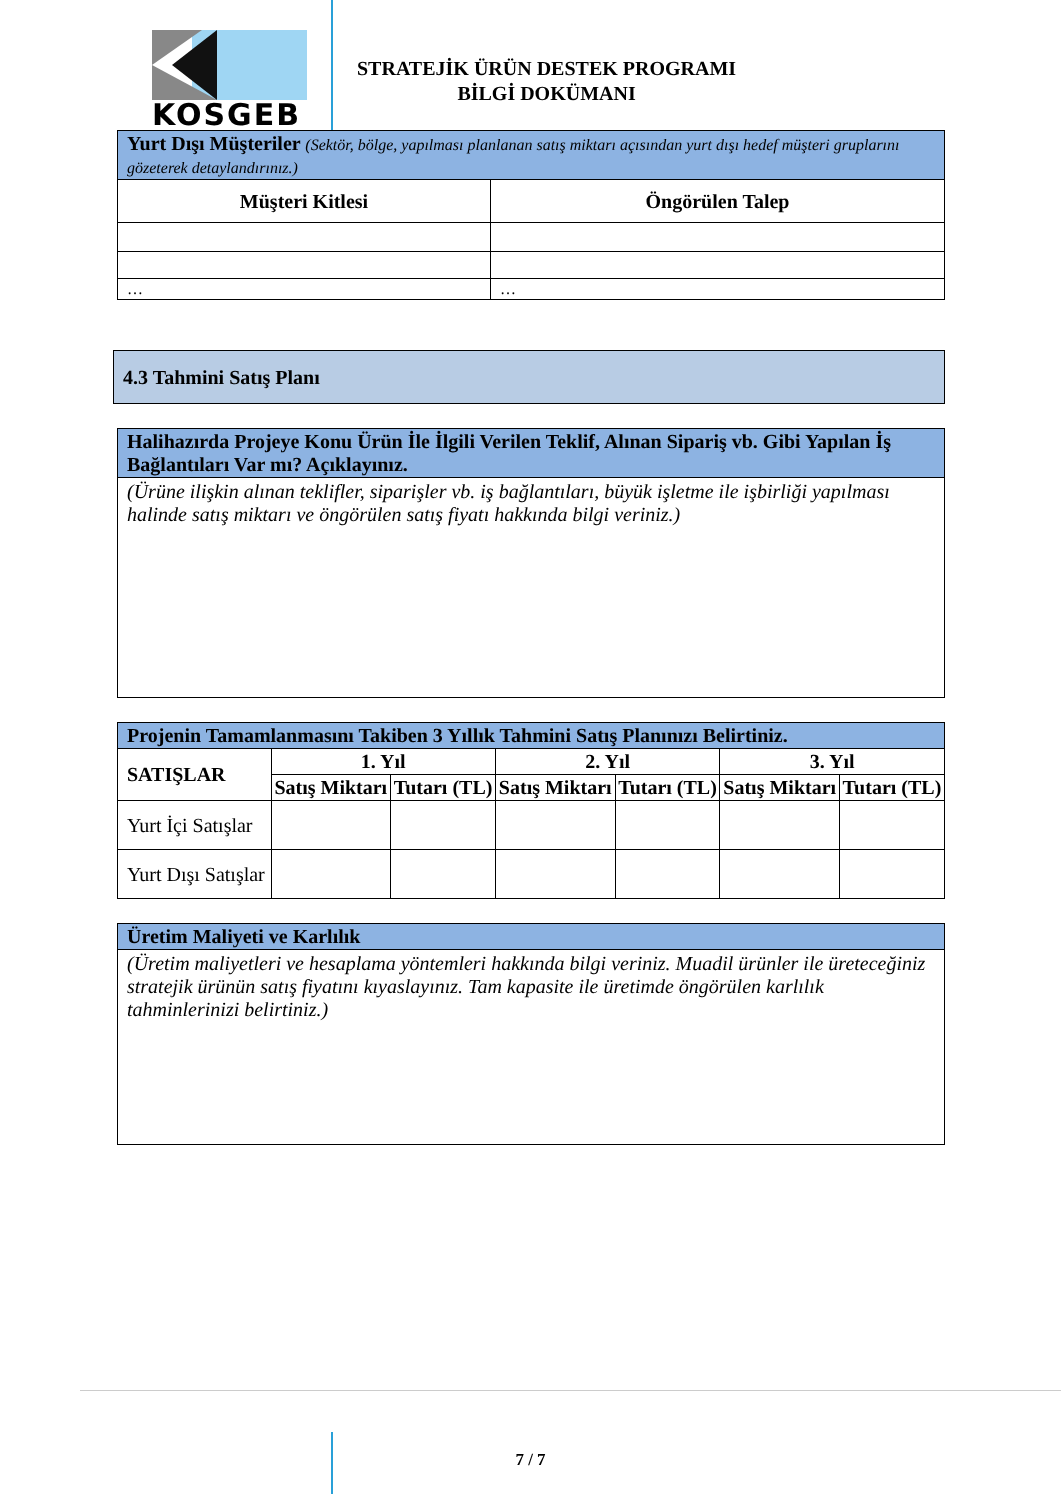KOSGEB
STRATEJİK ÜRÜN DESTEK PROGRAMI
BİLGİ DOKÜMANI
| Yurt Dışı Müşteriler (Sektör, bölge, yapılması planlanan satış miktarı açısından yurt dışı hedef müşteri gruplarını gözeterek detaylandırınız.) | |
| Müşteri Kitlesi | Öngörülen Talep |
| … | … |
| 4.3 Tahmini Satış Planı |
| Halihazırda Projeye Konu Ürün İle İlgili Verilen Teklif, Alınan Sipariş vb. Gibi Yapılan İş Bağlantıları Var mı? Açıklayınız. |
| (Ürüne ilişkin alınan teklifler, siparişler vb. iş bağlantıları, büyük işletme ile işbirliği yapılması halinde satış miktarı ve öngörülen satış fiyatı hakkında bilgi veriniz.) |
| Projenin Tamamlanmasını Takiben 3 Yıllık Tahmini Satış Planınızı Belirtiniz. | | | | | | |
| SATIŞLAR | 1. Yıl | | 2. Yıl | | 3. Yıl | |
| | Satış Miktarı | Tutarı (TL) | Satış Miktarı | Tutarı (TL) | Satış Miktarı | Tutarı (TL) |
| Yurt İçi Satışlar | | | | | | |
| Yurt Dışı Satışlar | | | | | | |
| Üretim Maliyeti ve Karlılık |
| (Üretim maliyetleri ve hesaplama yöntemleri hakkında bilgi veriniz. Muadil ürünler ile üreteceğiniz stratejik ürünün satış fiyatını kıyaslayınız. Tam kapasite ile üretimde öngörülen karlılık tahminlerinizi belirtiniz.) |
7 / 7